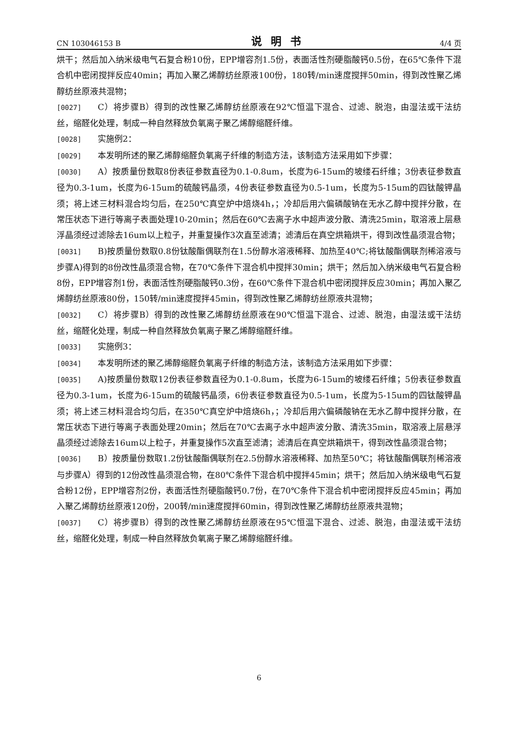CN 103046153 B 说明书 4/4 页
烘干；然后加入纳米级电气石复合粉10份，EPP增容剂1.5份，表面活性剂硬脂酸钙0.5份，在65℃条件下混合机中密闭搅拌反应40min；再加入聚乙烯醇纺丝原液100份，180转/min速度搅拌50min，得到改性聚乙烯醇纺丝原液共混物；
[0027] C）将步骤B）得到的改性聚乙烯醇纺丝原液在92℃恒温下混合、过滤、脱泡，由湿法或干法纺丝，缩醛化处理，制成一种自然释放负氧离子聚乙烯醇缩醛纤维。
[0028] 实施例2：
[0029] 本发明所述的聚乙烯醇缩醛负氧离子纤维的制造方法，该制造方法采用如下步骤：
[0030] A）按质量份数取8份表征参数直径为0.1-0.8um，长度为6-15um的坡缕石纤维；3份表征参数直径为0.3-1um，长度为6-15um的硫酸钙晶须，4份表征参数直径为0.5-1um，长度为5-15um的四钛酸钾晶须；将上述三材料混合均匀后，在250℃真空炉中焙烧4h，；冷却后用六偏磷酸钠在无水乙醇中搅拌分散，在常压状态下进行等离子表面处理10-20min；然后在60℃去离子水中超声波分散、清洗25min，取溶液上层悬浮晶须经过滤除去16um以上粒子，并重复操作3次直至滤清；滤清后在真空烘箱烘干，得到改性晶须混合物；
[0031] B)按质量份数取0.8份钛酸酯偶联剂在1.5份醇水溶液稀释、加热至40℃;将钛酸酯偶联剂稀溶液与步骤A)得到的8份改性晶须混合物，在70℃条件下混合机中搅拌30min；烘干；然后加入纳米级电气石复合粉8份，EPP增容剂1份，表面活性剂硬脂酸钙0.3份，在60℃条件下混合机中密闭搅拌反应30min；再加入聚乙烯醇纺丝原液80份，150转/min速度搅拌45min，得到改性聚乙烯醇纺丝原液共混物；
[0032] C）将步骤B）得到的改性聚乙烯醇纺丝原液在90℃恒温下混合、过滤、脱泡，由湿法或干法纺丝，缩醛化处理，制成一种自然释放负氧离子聚乙烯醇缩醛纤维。
[0033] 实施例3：
[0034] 本发明所述的聚乙烯醇缩醛负氧离子纤维的制造方法，该制造方法采用如下步骤：
[0035] A)按质量份数取12份表征参数直径为0.1-0.8um，长度为6-15um的坡缕石纤维；5份表征参数直径为0.3-1um，长度为6-15um的硫酸钙晶须，6份表征参数直径为0.5-1um，长度为5-15um的四钛酸钾晶须；将上述三材料混合均匀后，在350℃真空炉中焙烧6h，；冷却后用六偏磷酸钠在无水乙醇中搅拌分散，在常压状态下进行等离子表面处理20min；然后在70℃去离子水中超声波分散、清洗35min，取溶液上层悬浮晶须经过滤除去16um以上粒子，并重复操作5次直至滤清；滤清后在真空烘箱烘干，得到改性晶须混合物；
[0036] B）按质量份数取1.2份钛酸酯偶联剂在2.5份醇水溶液稀释、加热至50℃；将钛酸酯偶联剂稀溶液与步骤A）得到的12份改性晶须混合物，在80℃条件下混合机中搅拌45min；烘干；然后加入纳米级电气石复合粉12份，EPP增容剂2份，表面活性剂硬脂酸钙0.7份，在70℃条件下混合机中密闭搅拌反应45min；再加入聚乙烯醇纺丝原液120份，200转/min速度搅拌60min，得到改性聚乙烯醇纺丝原液共混物；
[0037] C）将步骤B）得到的改性聚乙烯醇纺丝原液在95℃恒温下混合、过滤、脱泡，由湿法或干法纺丝，缩醛化处理，制成一种自然释放负氧离子聚乙烯醇缩醛纤维。
6